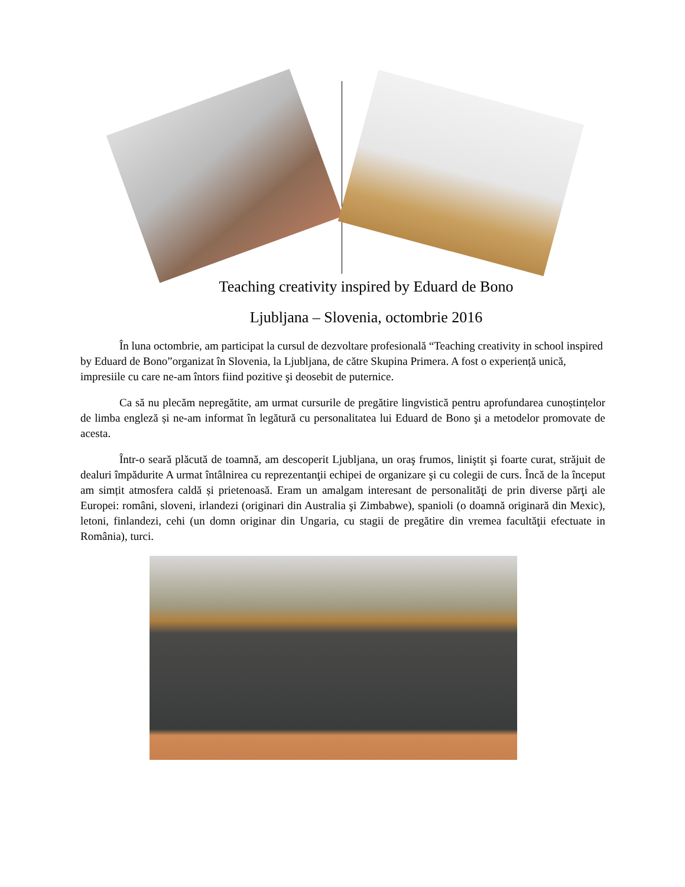Teaching creativity inspired by Eduard de Bono
Ljubljana – Slovenia, octombrie 2016
În luna octombrie, am participat la cursul de dezvoltare profesională “Teaching creativity in school inspired by Eduard de Bono”organizat în Slovenia, la Ljubljana, de către Skupina Primera. A fost o experiență unică, impresiile cu care ne-am întors fiind pozitive şi deosebit de puternice.
Ca să nu plecăm nepregătite, am urmat cursurile de pregătire lingvistică pentru aprofundarea cunoștințelor de limba engleză și ne-am informat în legătură cu personalitatea lui Eduard de Bono şi a metodelor promovate de acesta.
Într-o seară plăcută de toamnă, am descoperit Ljubljana, un oraş frumos, liniştit şi foarte curat, străjuit de dealuri împădurite A urmat întâlnirea cu reprezentanţii echipei de organizare şi cu colegii de curs. Încă de la început am simțit atmosfera caldă și prietenoasă. Eram un amalgam interesant de personalităţi de prin diverse părţi ale Europei: români, sloveni, irlandezi (originari din Australia şi Zimbabwe), spanioli (o doamnă originară din Mexic), letoni, finlandezi, cehi (un domn originar din Ungaria, cu stagii de pregătire din vremea facultăţii efectuate in România), turci.